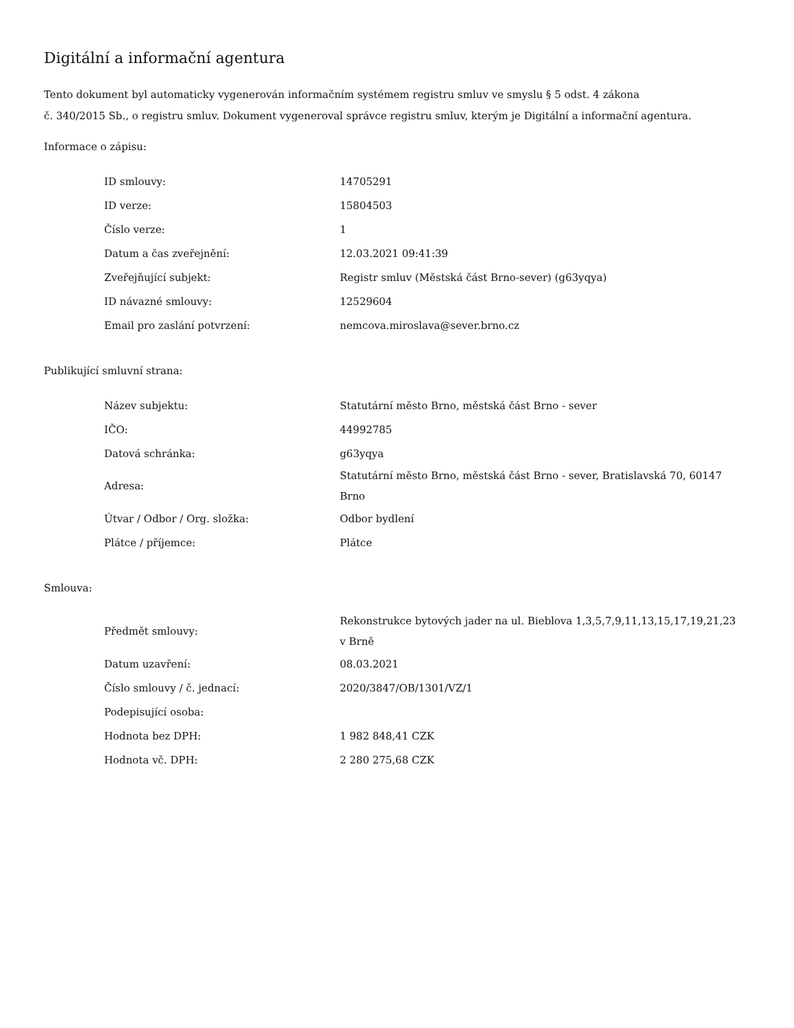Digitální a informační agentura
Tento dokument byl automaticky vygenerován informačním systémem registru smluv ve smyslu § 5 odst. 4 zákona
č. 340/2015 Sb., o registru smluv. Dokument vygeneroval správce registru smluv, kterým je Digitální a informační agentura.
Informace o zápisu:
| ID smlouvy: | 14705291 |
| ID verze: | 15804503 |
| Číslo verze: | 1 |
| Datum a čas zveřejnění: | 12.03.2021 09:41:39 |
| Zveřejňující subjekt: | Registr smluv (Městská část Brno-sever) (g63yqya) |
| ID návazné smlouvy: | 12529604 |
| Email pro zaslání potvrzení: | nemcova.miroslava@sever.brno.cz |
Publikující smluvní strana:
| Název subjektu: | Statutární město Brno, městská část Brno - sever |
| IČO: | 44992785 |
| Datová schránka: | g63yqya |
| Adresa: | Statutární město Brno, městská část Brno - sever, Bratislavská 70, 60147 Brno |
| Útvar / Odbor / Org. složka: | Odbor bydlení |
| Plátce / příjemce: | Plátce |
Smlouva:
| Předmět smlouvy: | Rekonstrukce bytových jader na ul. Bieblova 1,3,5,7,9,11,13,15,17,19,21,23 v Brně |
| Datum uzavření: | 08.03.2021 |
| Číslo smlouvy / č. jednací: | 2020/3847/OB/1301/VZ/1 |
| Podepisující osoba: | |
| Hodnota bez DPH: | 1 982 848,41 CZK |
| Hodnota vč. DPH: | 2 280 275,68 CZK |